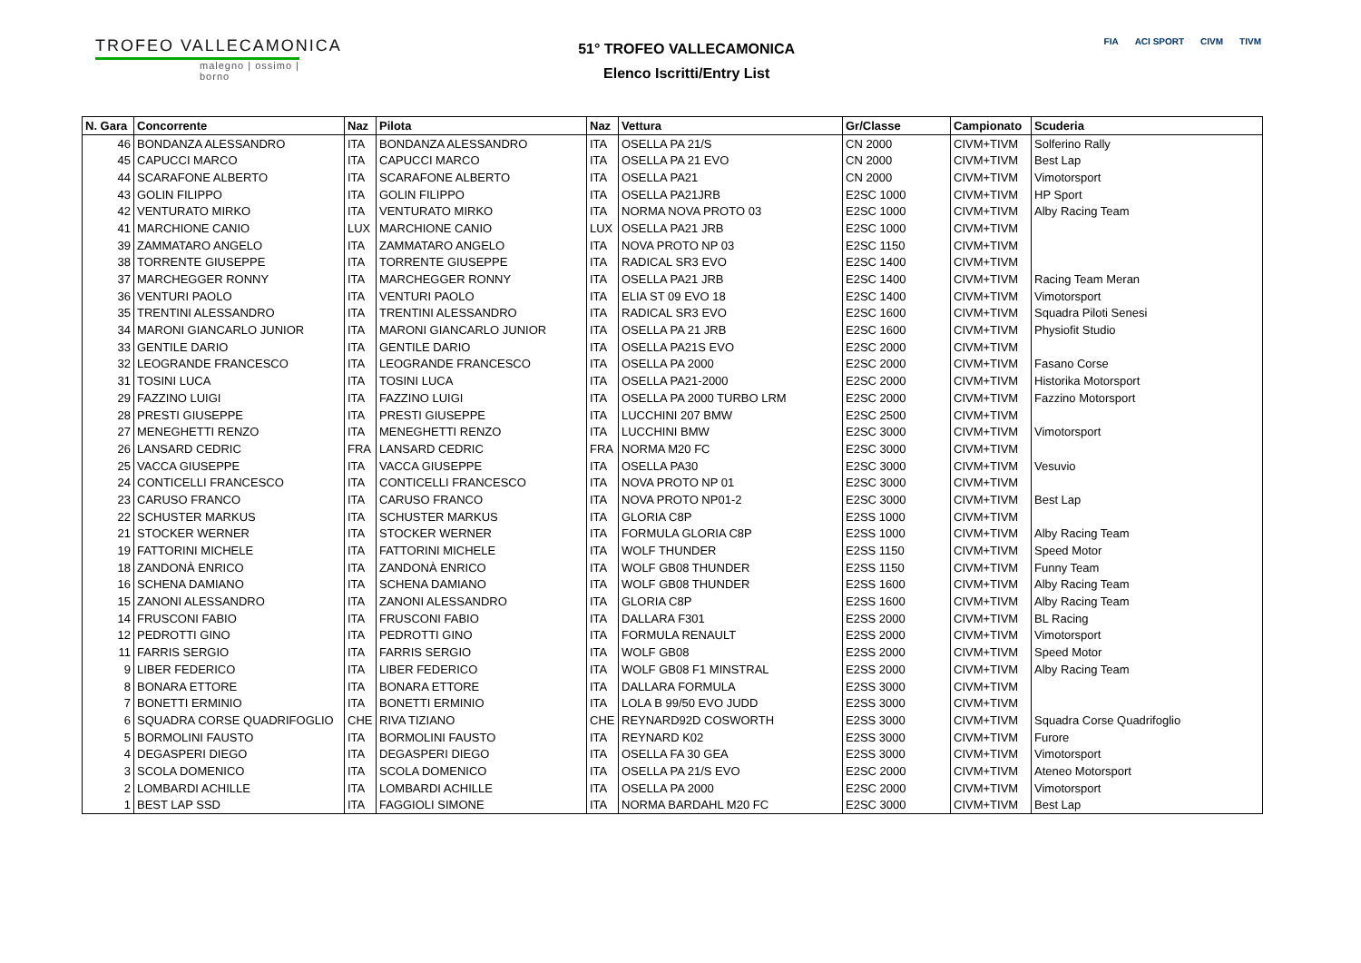TROFEO VALLECAMONICA
malegno | ossimo | borno
51° TROFEO VALLECAMONICA
Elenco Iscritti/Entry List
FIA ACI SPORT CIVM TIVM
| N. Gara | Concorrente | Naz | Pilota | Naz | Vettura | Gr/Classe | Campionato | Scuderia |
| --- | --- | --- | --- | --- | --- | --- | --- | --- |
| 46 | BONDANZA ALESSANDRO | ITA | BONDANZA ALESSANDRO | ITA | OSELLA PA 21/S | CN 2000 | CIVM+TIVM | Solferino Rally |
| 45 | CAPUCCI MARCO | ITA | CAPUCCI MARCO | ITA | OSELLA PA 21 EVO | CN 2000 | CIVM+TIVM | Best Lap |
| 44 | SCARAFONE ALBERTO | ITA | SCARAFONE ALBERTO | ITA | OSELLA PA21 | CN 2000 | CIVM+TIVM | Vimotorsport |
| 43 | GOLIN FILIPPO | ITA | GOLIN FILIPPO | ITA | OSELLA PA21JRB | E2SC 1000 | CIVM+TIVM | HP Sport |
| 42 | VENTURATO MIRKO | ITA | VENTURATO MIRKO | ITA | NORMA NOVA PROTO 03 | E2SC 1000 | CIVM+TIVM | Alby Racing Team |
| 41 | MARCHIONE CANIO | LUX | MARCHIONE CANIO | LUX | OSELLA PA21 JRB | E2SC 1000 | CIVM+TIVM | |
| 39 | ZAMMATARO ANGELO | ITA | ZAMMATARO ANGELO | ITA | NOVA PROTO NP 03 | E2SC 1150 | CIVM+TIVM | |
| 38 | TORRENTE GIUSEPPE | ITA | TORRENTE GIUSEPPE | ITA | RADICAL SR3 EVO | E2SC 1400 | CIVM+TIVM | |
| 37 | MARCHEGGER RONNY | ITA | MARCHEGGER RONNY | ITA | OSELLA PA21 JRB | E2SC 1400 | CIVM+TIVM | Racing Team Meran |
| 36 | VENTURI PAOLO | ITA | VENTURI PAOLO | ITA | ELIA ST 09 EVO 18 | E2SC 1400 | CIVM+TIVM | Vimotorsport |
| 35 | TRENTINI ALESSANDRO | ITA | TRENTINI ALESSANDRO | ITA | RADICAL SR3 EVO | E2SC 1600 | CIVM+TIVM | Squadra Piloti Senesi |
| 34 | MARONI GIANCARLO JUNIOR | ITA | MARONI GIANCARLO JUNIOR | ITA | OSELLA PA 21 JRB | E2SC 1600 | CIVM+TIVM | Physiofit Studio |
| 33 | GENTILE DARIO | ITA | GENTILE DARIO | ITA | OSELLA PA21S EVO | E2SC 2000 | CIVM+TIVM | |
| 32 | LEOGRANDE FRANCESCO | ITA | LEOGRANDE FRANCESCO | ITA | OSELLA PA 2000 | E2SC 2000 | CIVM+TIVM | Fasano Corse |
| 31 | TOSINI LUCA | ITA | TOSINI LUCA | ITA | OSELLA PA21-2000 | E2SC 2000 | CIVM+TIVM | Historika Motorsport |
| 29 | FAZZINO LUIGI | ITA | FAZZINO LUIGI | ITA | OSELLA PA 2000 TURBO LRM | E2SC 2000 | CIVM+TIVM | Fazzino Motorsport |
| 28 | PRESTI GIUSEPPE | ITA | PRESTI GIUSEPPE | ITA | LUCCHINI 207 BMW | E2SC 2500 | CIVM+TIVM | |
| 27 | MENEGHETTI RENZO | ITA | MENEGHETTI RENZO | ITA | LUCCHINI BMW | E2SC 3000 | CIVM+TIVM | Vimotorsport |
| 26 | LANSARD CEDRIC | FRA | LANSARD CEDRIC | FRA | NORMA M20 FC | E2SC 3000 | CIVM+TIVM | |
| 25 | VACCA GIUSEPPE | ITA | VACCA GIUSEPPE | ITA | OSELLA PA30 | E2SC 3000 | CIVM+TIVM | Vesuvio |
| 24 | CONTICELLI FRANCESCO | ITA | CONTICELLI FRANCESCO | ITA | NOVA PROTO NP 01 | E2SC 3000 | CIVM+TIVM | |
| 23 | CARUSO FRANCO | ITA | CARUSO FRANCO | ITA | NOVA PROTO NP01-2 | E2SC 3000 | CIVM+TIVM | Best Lap |
| 22 | SCHUSTER MARKUS | ITA | SCHUSTER MARKUS | ITA | GLORIA C8P | E2SS 1000 | CIVM+TIVM | |
| 21 | STOCKER WERNER | ITA | STOCKER WERNER | ITA | FORMULA GLORIA C8P | E2SS 1000 | CIVM+TIVM | Alby Racing Team |
| 19 | FATTORINI MICHELE | ITA | FATTORINI MICHELE | ITA | WOLF THUNDER | E2SS 1150 | CIVM+TIVM | Speed Motor |
| 18 | ZANDONÀ ENRICO | ITA | ZANDONÀ ENRICO | ITA | WOLF GB08 THUNDER | E2SS 1150 | CIVM+TIVM | Funny Team |
| 16 | SCHENA DAMIANO | ITA | SCHENA DAMIANO | ITA | WOLF GB08 THUNDER | E2SS 1600 | CIVM+TIVM | Alby Racing Team |
| 15 | ZANONI ALESSANDRO | ITA | ZANONI ALESSANDRO | ITA | GLORIA C8P | E2SS 1600 | CIVM+TIVM | Alby Racing Team |
| 14 | FRUSCONI FABIO | ITA | FRUSCONI FABIO | ITA | DALLARA F301 | E2SS 2000 | CIVM+TIVM | BL Racing |
| 12 | PEDROTTI GINO | ITA | PEDROTTI GINO | ITA | FORMULA RENAULT | E2SS 2000 | CIVM+TIVM | Vimotorsport |
| 11 | FARRIS SERGIO | ITA | FARRIS SERGIO | ITA | WOLF GB08 | E2SS 2000 | CIVM+TIVM | Speed Motor |
| 9 | LIBER FEDERICO | ITA | LIBER FEDERICO | ITA | WOLF GB08 F1 MINSTRAL | E2SS 2000 | CIVM+TIVM | Alby Racing Team |
| 8 | BONARA ETTORE | ITA | BONARA ETTORE | ITA | DALLARA FORMULA | E2SS 3000 | CIVM+TIVM | |
| 7 | BONETTI ERMINIO | ITA | BONETTI ERMINIO | ITA | LOLA B 99/50 EVO JUDD | E2SS 3000 | CIVM+TIVM | |
| 6 | SQUADRA CORSE QUADRIFOGLIO | CHE | RIVA TIZIANO | CHE | REYNARD92D COSWORTH | E2SS 3000 | CIVM+TIVM | Squadra Corse Quadrifoglio |
| 5 | BORMOLINI FAUSTO | ITA | BORMOLINI FAUSTO | ITA | REYNARD K02 | E2SS 3000 | CIVM+TIVM | Furore |
| 4 | DEGASPERI DIEGO | ITA | DEGASPERI DIEGO | ITA | OSELLA FA 30 GEA | E2SS 3000 | CIVM+TIVM | Vimotorsport |
| 3 | SCOLA DOMENICO | ITA | SCOLA DOMENICO | ITA | OSELLA PA 21/S EVO | E2SC 2000 | CIVM+TIVM | Ateneo Motorsport |
| 2 | LOMBARDI ACHILLE | ITA | LOMBARDI ACHILLE | ITA | OSELLA PA 2000 | E2SC 2000 | CIVM+TIVM | Vimotorsport |
| 1 | BEST LAP SSD | ITA | FAGGIOLI SIMONE | ITA | NORMA BARDAHL M20 FC | E2SC 3000 | CIVM+TIVM | Best Lap |